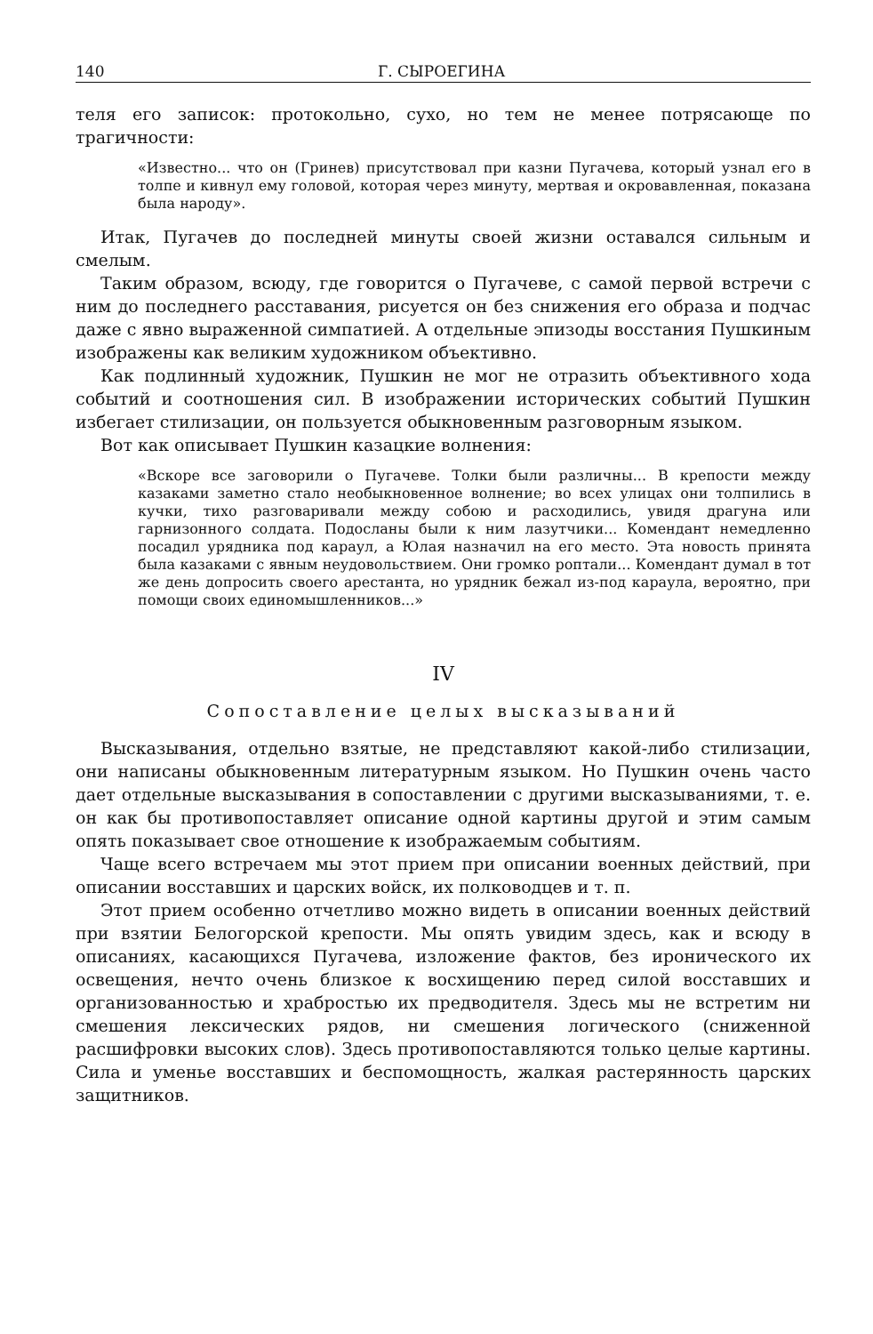140 Г. СЫРОЕГИНА
теля его записок: протокольно, сухо, но тем не менее потрясающе по трагичности:
«Известно... что он (Гринев) присутствовал при казни Пугачева, который узнал его в толпе и кивнул ему головой, которая через минуту, мертвая и окровавленная, показана была народу».
Итак, Пугачев до последней минуты своей жизни оставался сильным и смелым.
Таким образом, всюду, где говорится о Пугачеве, с самой первой встречи с ним до последнего расставания, рисуется он без снижения его образа и подчас даже с явно выраженной симпатией. А отдельные эпизоды восстания Пушкиным изображены как великим художником объективно.
Как подлинный художник, Пушкин не мог не отразить объективного хода событий и соотношения сил. В изображении исторических событий Пушкин избегает стилизации, он пользуется обыкновенным разговорным языком.
Вот как описывает Пушкин казацкие волнения:
«Вскоре все заговорили о Пугачеве. Толки были различны... В крепости между казаками заметно стало необыкновенное волнение; во всех улицах они толпились в кучки, тихо разговаривали между собою и расходились, увидя драгуна или гарнизонного солдата. Подосланы были к ним лазутчики... Комендант немедленно посадил урядника под караул, а Юлая назначил на его место. Эта новость принята была казаками с явным неудовольствием. Они громко роптали... Комендант думал в тот же день допросить своего арестанта, но урядник бежал из-под караула, вероятно, при помощи своих единомышленников...»
IV
Сопоставление целых высказываний
Высказывания, отдельно взятые, не представляют какой-либо стилизации, они написаны обыкновенным литературным языком. Но Пушкин очень часто дает отдельные высказывания в сопоставлении с другими высказываниями, т. е. он как бы противопоставляет описание одной картины другой и этим самым опять показывает свое отношение к изображаемым событиям.
Чаще всего встречаем мы этот прием при описании военных действий, при описании восставших и царских войск, их полководцев и т. п.
Этот прием особенно отчетливо можно видеть в описании военных действий при взятии Белогорской крепости. Мы опять увидим здесь, как и всюду в описаниях, касающихся Пугачева, изложение фактов, без иронического их освещения, нечто очень близкое к восхищению перед силой восставших и организованностью и храбростью их предводителя. Здесь мы не встретим ни смешения лексических рядов, ни смешения логического (сниженной расшифровки высоких слов). Здесь противопоставляются только целые картины. Сила и уменье восставших и беспомощность, жалкая растерянность царских защитников.